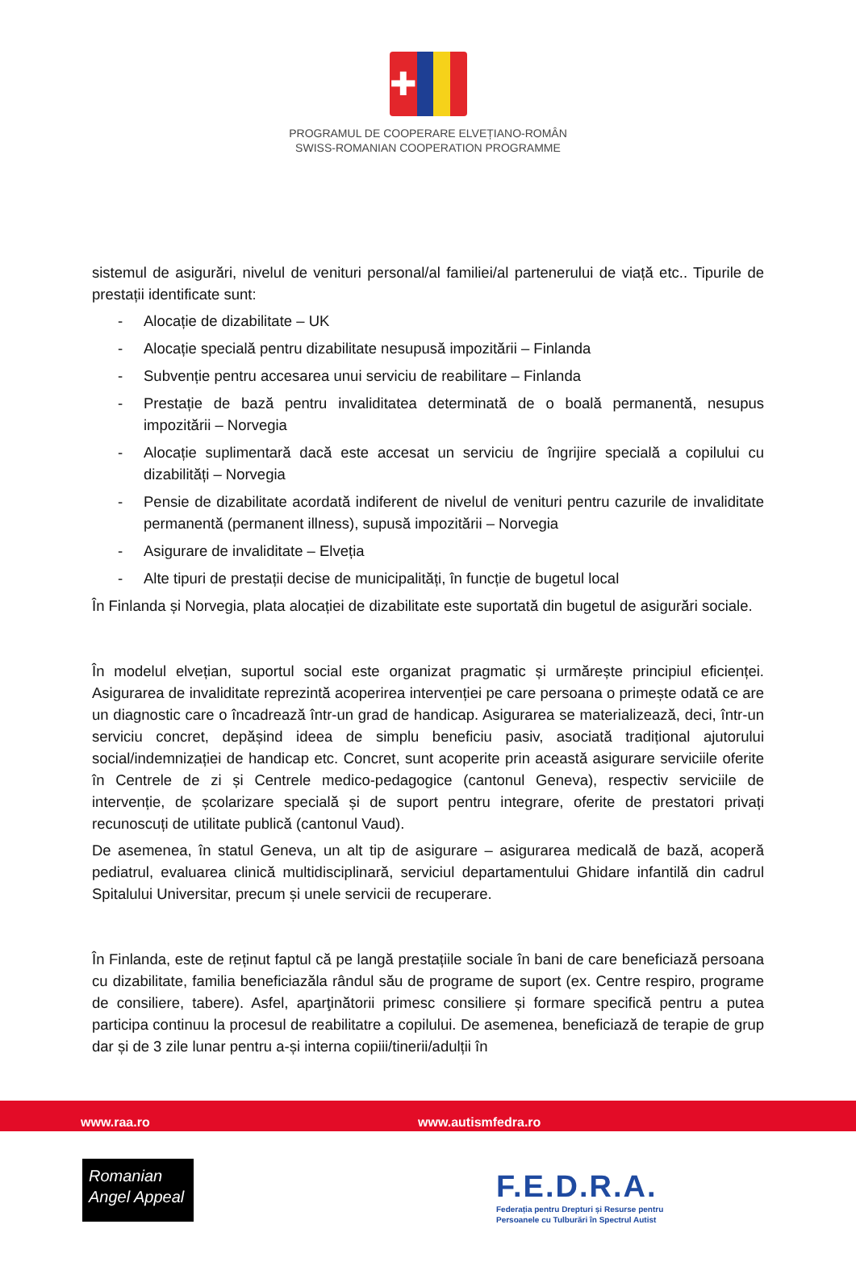✚
PROGRAMUL DE COOPERARE ELVEȚIANO-ROMÂN
SWISS-ROMANIAN COOPERATION PROGRAMME
sistemul de asigurări, nivelul de venituri personal/al familiei/al partenerului de viață etc.. Tipurile de prestații identificate sunt:
- Alocație de dizabilitate – UK
- Alocație specială pentru dizabilitate nesupusă impozitării – Finlanda
- Subvenție pentru accesarea unui serviciu de reabilitare – Finlanda
- Prestație de bază pentru invaliditatea determinată de o boală permanentă, nesupus impozitării – Norvegia
- Alocație suplimentară dacă este accesat un serviciu de îngrijire specială a copilului cu dizabilități – Norvegia
- Pensie de dizabilitate acordată indiferent de nivelul de venituri pentru cazurile de invaliditate permanentă (permanent illness), supusă impozitării – Norvegia
- Asigurare de invaliditate – Elveția
- Alte tipuri de prestații decise de municipalități, în funcție de bugetul local
În Finlanda și Norvegia, plata alocației de dizabilitate este suportată din bugetul de asigurări sociale.
În modelul elvețian, suportul social este organizat pragmatic și urmărește principiul eficienței. Asigurarea de invaliditate reprezintă acoperirea intervenției pe care persoana o primește odată ce are un diagnostic care o încadrează într-un grad de handicap. Asigurarea se materializează, deci, într-un serviciu concret, depășind ideea de simplu beneficiu pasiv, asociată tradițional ajutorului social/indemnizației de handicap etc. Concret, sunt acoperite prin această asigurare serviciile oferite în Centrele de zi și Centrele medico-pedagogice (cantonul Geneva), respectiv serviciile de intervenție, de școlarizare specială și de suport pentru integrare, oferite de prestatori privați recunoscuți de utilitate publică (cantonul Vaud).
De asemenea, în statul Geneva, un alt tip de asigurare – asigurarea medicală de bază, acoperă pediatrul, evaluarea clinică multidisciplinară, serviciul departamentului Ghidare infantilă din cadrul Spitalului Universitar, precum și unele servicii de recuperare.
În Finlanda, este de reținut faptul că pe langă prestațiile sociale în bani de care beneficiază persoana cu dizabilitate, familia beneficiazăla rândul său de programe de suport (ex. Centre respiro, programe de consiliere, tabere). Asfel, aparţinătorii primesc consiliere și formare specifică pentru a putea participa continuu la procesul de reabilitatre a copilului. De asemenea, beneficiază de terapie de grup dar și de 3 zile lunar pentru a-și interna copiii/tinerii/adulții în
www.raa.ro www.autismfedra.ro
Romanian
Angel Appeal
F.E.D.R.A.
Federația pentru Drepturi și Resurse pentru
Persoanele cu Tulburări în Spectrul Autist